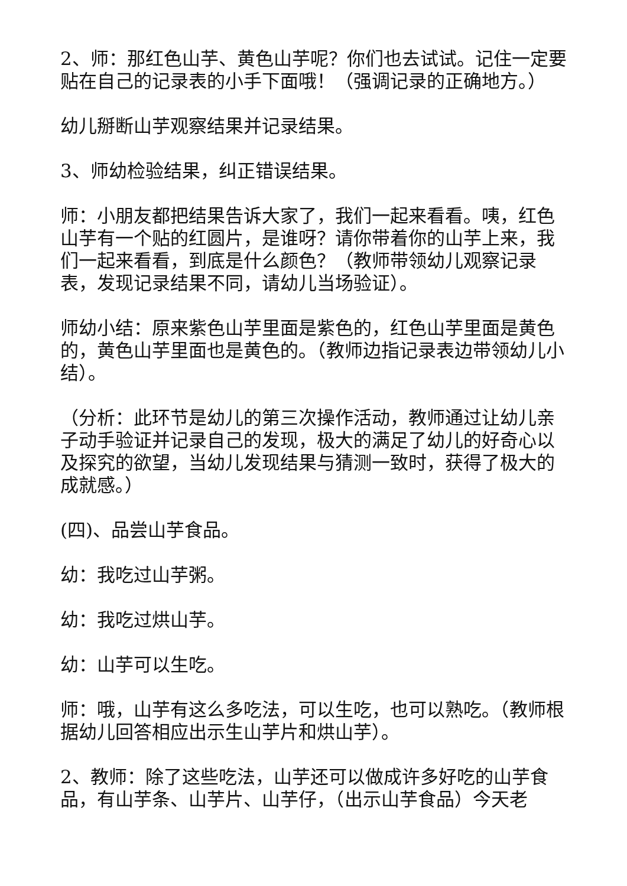2、师：那红色山芋、黄色山芋呢？你们也去试试。记住一定要贴在自己的记录表的小手下面哦！（强调记录的正确地方。）
幼儿掰断山芋观察结果并记录结果。
3、师幼检验结果，纠正错误结果。
师：小朋友都把结果告诉大家了，我们一起来看看。咦，红色山芋有一个贴的红圆片，是谁呀？请你带着你的山芋上来，我们一起来看看，到底是什么颜色？（教师带领幼儿观察记录表，发现记录结果不同，请幼儿当场验证）。
师幼小结：原来紫色山芋里面是紫色的，红色山芋里面是黄色的，黄色山芋里面也是黄色的。（教师边指记录表边带领幼儿小结）。
（分析：此环节是幼儿的第三次操作活动，教师通过让幼儿亲子动手验证并记录自己的发现，极大的满足了幼儿的好奇心以及探究的欲望，当幼儿发现结果与猜测一致时，获得了极大的成就感。）
(四)、品尝山芋食品。
幼：我吃过山芋粥。
幼：我吃过烘山芋。
幼：山芋可以生吃。
师：哦，山芋有这么多吃法，可以生吃，也可以熟吃。（教师根据幼儿回答相应出示生山芋片和烘山芋）。
2、教师：除了这些吃法，山芋还可以做成许多好吃的山芋食品，有山芋条、山芋片、山芋仔，（出示山芋食品）今天老